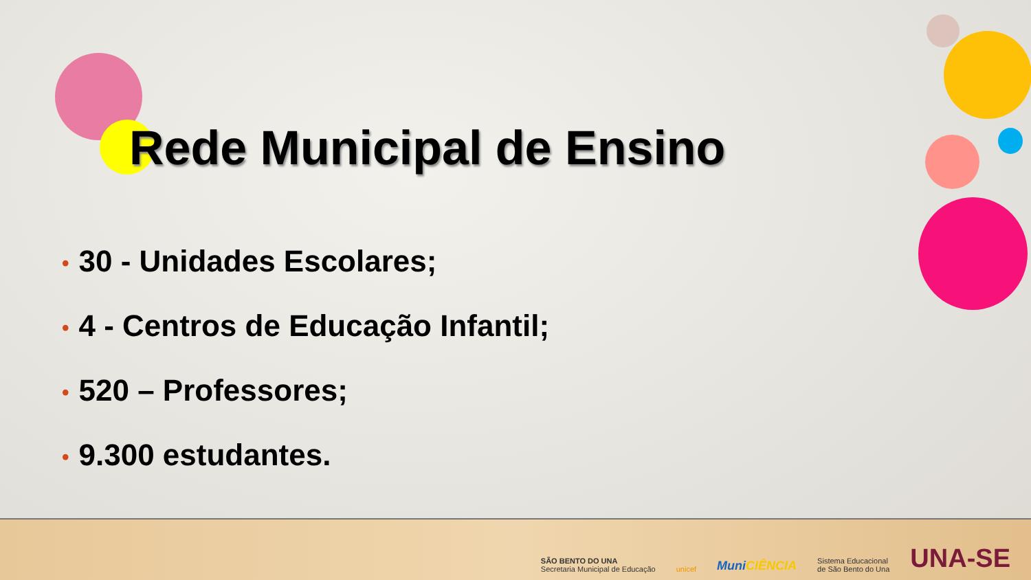Rede Municipal de Ensino
• 30 - Unidades Escolares;
• 4 - Centros de Educação Infantil;
• 520 – Professores;
• 9.300 estudantes.
SÃO BENTO DO UNA
Secretaria Municipal de Educação
unicef
MuniCIÊNCIA
Sistema Educacional
de São Bento do Una
UNA-SE